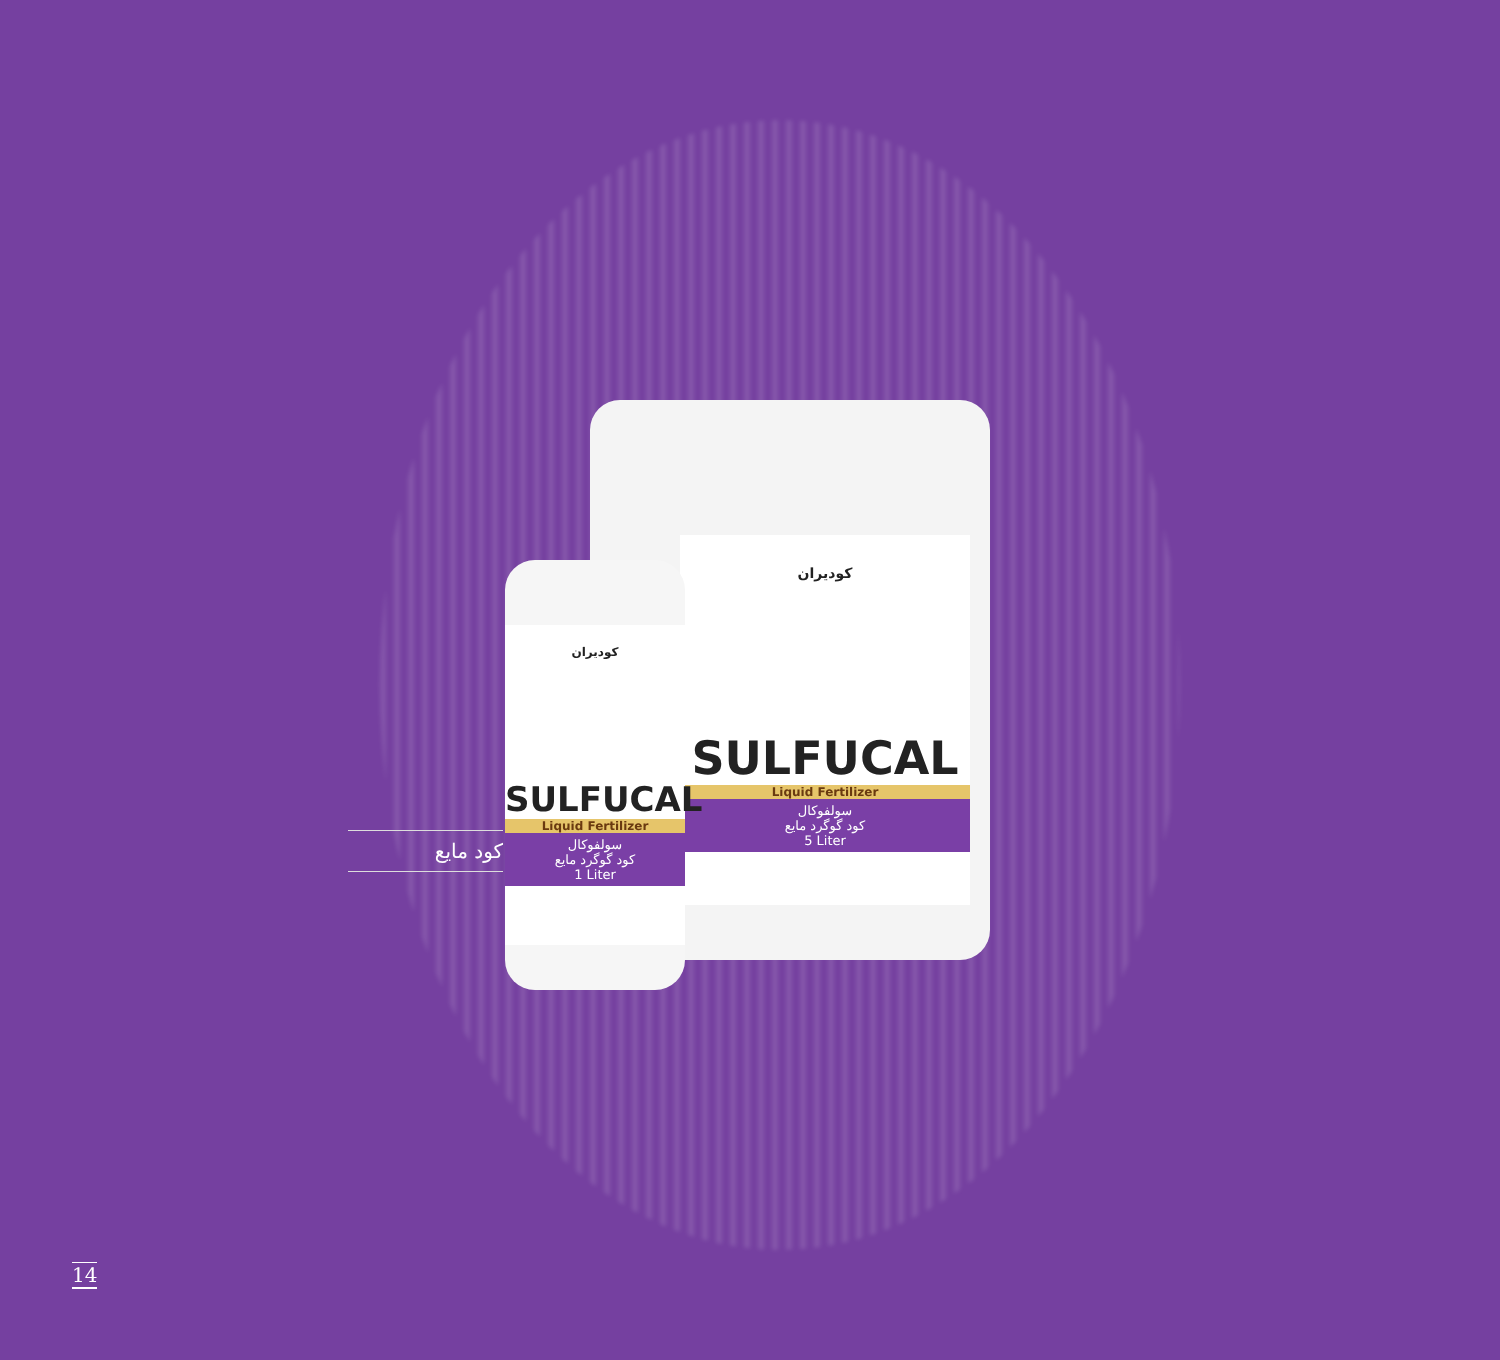کود مایع
کودیران
SULFUCAL
Liquid Fertilizer
سولفوکال
کود گوگرد مایع
5 Liter
کودیران
SULFUCAL
Liquid Fertilizer
سولفوکال
کود گوگرد مایع
1 Liter
14